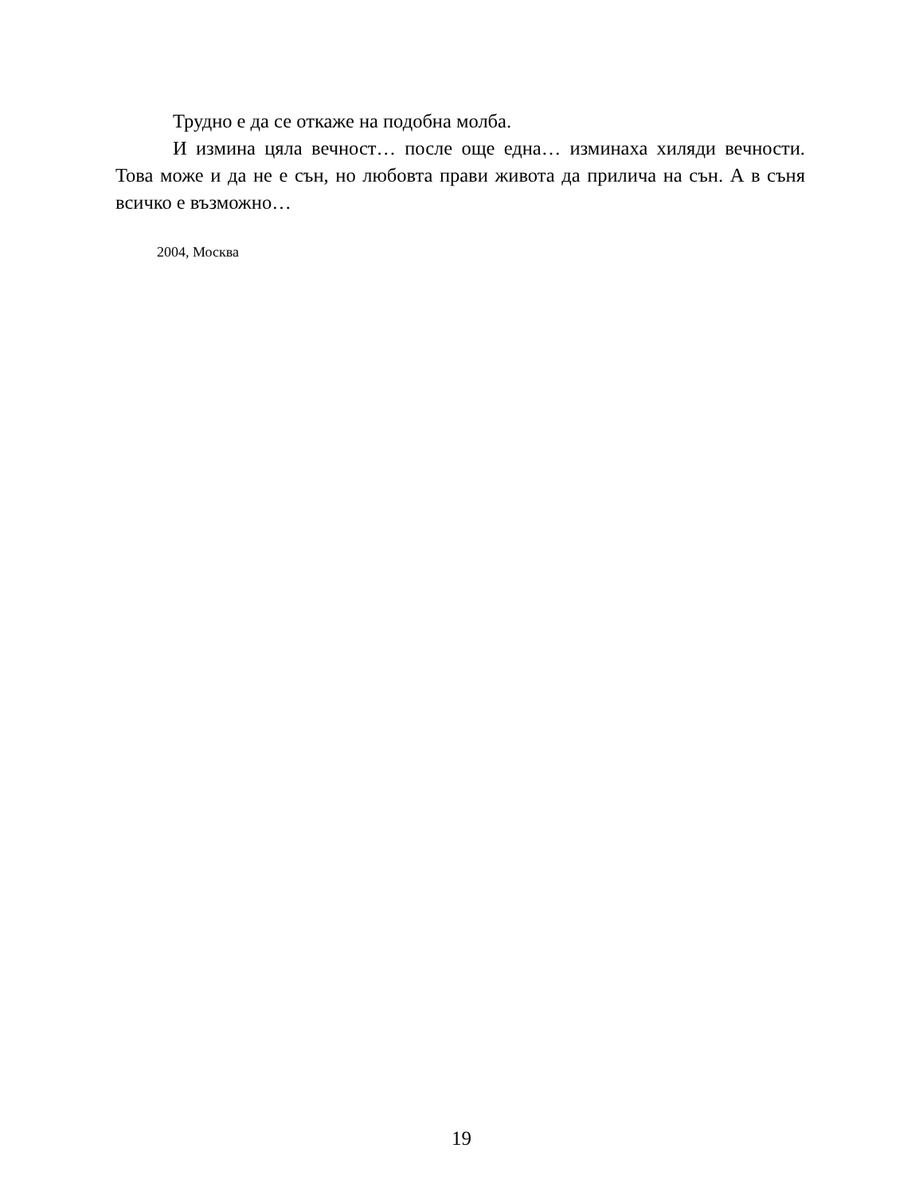Трудно е да се откаже на подобна молба.
И измина цяла вечност… после още една… изминаха хиляди вечности. Това може и да не е сън, но любовта прави живота да прилича на сън. А в съня всичко е възможно…
2004, Москва
19